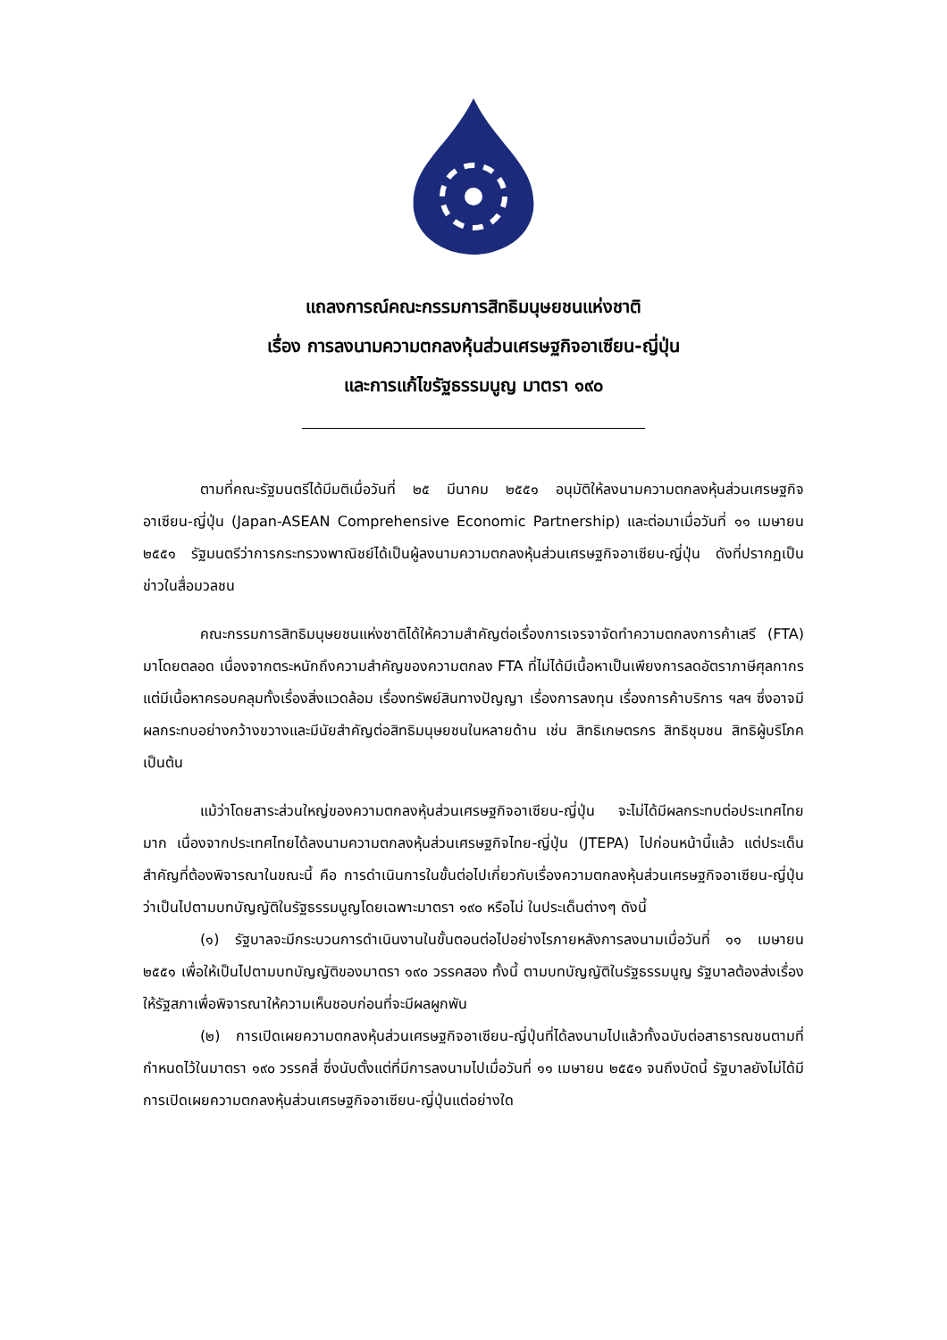แถลงการณ์คณะกรรมการสิทธิมนุษยชนแห่งชาติ
เรื่อง การลงนามความตกลงหุ้นส่วนเศรษฐกิจอาเซียน-ญี่ปุ่น
และการแก้ไขรัฐธรรมนูญ มาตรา ๑๙๐
ตามที่คณะรัฐมนตรีได้มีมติเมื่อวันที่ ๒๕ มีนาคม ๒๕๕๑ อนุมัติให้ลงนามความตกลงหุ้นส่วนเศรษฐกิจอาเซียน-ญี่ปุ่น (Japan-ASEAN Comprehensive Economic Partnership) และต่อมาเมื่อวันที่ ๑๑ เมษายน ๒๕๕๑ รัฐมนตรีว่าการกระทรวงพาณิชย์ได้เป็นผู้ลงนามความตกลงหุ้นส่วนเศรษฐกิจอาเซียน-ญี่ปุ่น ดังที่ปรากฏเป็นข่าวในสื่อมวลชน
คณะกรรมการสิทธิมนุษยชนแห่งชาติได้ให้ความสำคัญต่อเรื่องการเจรจาจัดทำความตกลงการค้าเสรี (FTA) มาโดยตลอด เนื่องจากตระหนักถึงความสำคัญของความตกลง FTA ที่ไม่ได้มีเนื้อหาเป็นเพียงการลดอัตราภาษีศุลกากร แต่มีเนื้อหาครอบคลุมทั้งเรื่องสิ่งแวดล้อม เรื่องทรัพย์สินทางปัญญา เรื่องการลงทุน เรื่องการค้าบริการ ฯลฯ ซึ่งอาจมีผลกระทบอย่างกว้างขวางและมีนัยสำคัญต่อสิทธิมนุษยชนในหลายด้าน เช่น สิทธิเกษตรกร สิทธิชุมชน สิทธิผู้บริโภค เป็นต้น
แม้ว่าโดยสาระส่วนใหญ่ของความตกลงหุ้นส่วนเศรษฐกิจอาเซียน-ญี่ปุ่น จะไม่ได้มีผลกระทบต่อประเทศไทยมาก เนื่องจากประเทศไทยได้ลงนามความตกลงหุ้นส่วนเศรษฐกิจไทย-ญี่ปุ่น (JTEPA) ไปก่อนหน้านี้แล้ว แต่ประเด็นสำคัญที่ต้องพิจารณาในขณะนี้ คือ การดำเนินการในขั้นต่อไปเกี่ยวกับเรื่องความตกลงหุ้นส่วนเศรษฐกิจอาเซียน-ญี่ปุ่น ว่าเป็นไปตามบทบัญญัติในรัฐธรรมนูญโดยเฉพาะมาตรา ๑๙๐ หรือไม่ ในประเด็นต่างๆ ดังนี้
(๑) รัฐบาลจะมีกระบวนการดำเนินงานในขั้นตอนต่อไปอย่างไรภายหลังการลงนามเมื่อวันที่ ๑๑ เมษายน ๒๕๕๑ เพื่อให้เป็นไปตามบทบัญญัติของมาตรา ๑๙๐ วรรคสอง ทั้งนี้ ตามบทบัญญัติในรัฐธรรมนูญ รัฐบาลต้องส่งเรื่องให้รัฐสภาเพื่อพิจารณาให้ความเห็นชอบก่อนที่จะมีผลผูกพัน
(๒) การเปิดเผยความตกลงหุ้นส่วนเศรษฐกิจอาเซียน-ญี่ปุ่นที่ได้ลงนามไปแล้วทั้งฉบับต่อสาธารณชนตามที่กำหนดไว้ในมาตรา ๑๙๐ วรรคสี่ ซึ่งนับตั้งแต่ที่มีการลงนามไปเมื่อวันที่ ๑๑ เมษายน ๒๕๕๑ จนถึงบัดนี้ รัฐบาลยังไม่ได้มีการเปิดเผยความตกลงหุ้นส่วนเศรษฐกิจอาเซียน-ญี่ปุ่นแต่อย่างใด